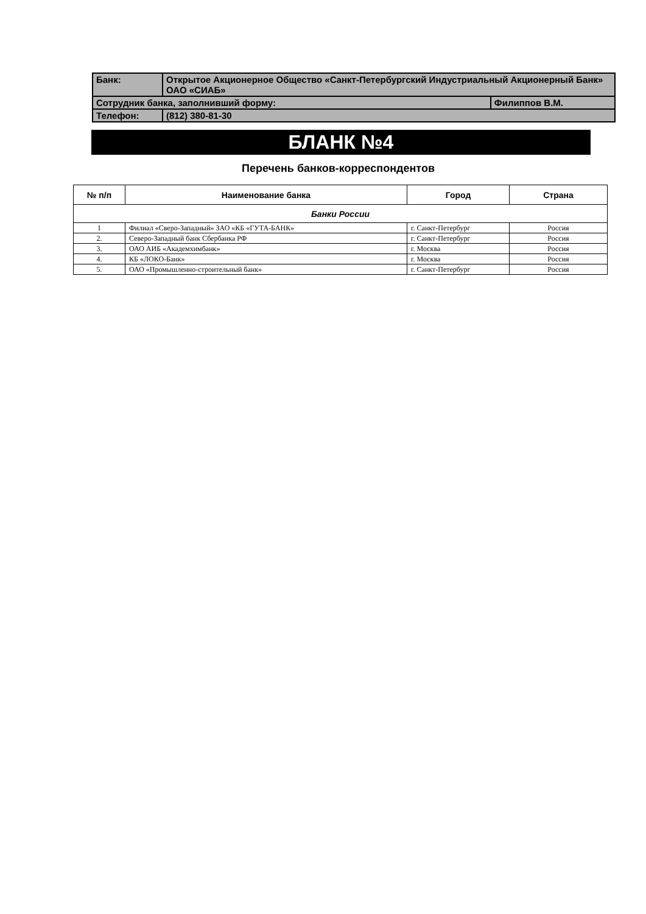| Банк: | Открытое Акционерное Общество «Санкт-Петербургский Индустриальный Акционерный Банк» ОАО «СИАБ» | |
| Сотрудник банка, заполнивший форму: | | Филиппов В.М. |
| Телефон: | (812) 380-81-30 | |
БЛАНК №4
Перечень банков-корреспондентов
| № п/п | Наименование банка | Город | Страна |
| --- | --- | --- | --- |
| Банки России | | | |
| 1 | Филиал «Сверо-Западный» ЗАО «КБ «ГУТА-БАНК» | г. Санкт-Петербург | Россия |
| 2. | Северо-Западный банк Сбербанка РФ | г. Санкт-Петербург | Россия |
| 3. | ОАО АИБ «Академхимбанк» | г. Москва | Россия |
| 4. | КБ «ЛОКО-Банк» | г. Москва | Россия |
| 5. | ОАО «Промышленно-строительный банк» | г. Санкт-Петербург | Россия |